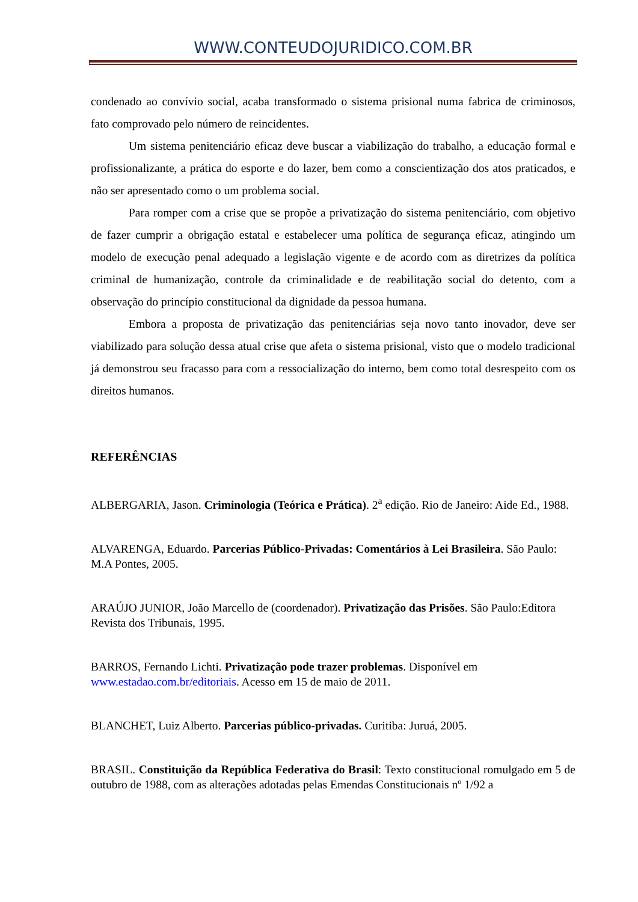WWW.CONTEUDOJURIDICO.COM.BR
condenado ao convívio social, acaba transformado o sistema prisional numa fabrica de criminosos, fato comprovado pelo número de reincidentes.
Um sistema penitenciário eficaz deve buscar a viabilização do trabalho, a educação formal e profissionalizante, a prática do esporte e do lazer, bem como a conscientização dos atos praticados, e não ser apresentado como o um problema social.
Para romper com a crise que se propõe a privatização do sistema penitenciário, com objetivo de fazer cumprir a obrigação estatal e estabelecer uma política de segurança eficaz, atingindo um modelo de execução penal adequado a legislação vigente e de acordo com as diretrizes da política criminal de humanização, controle da criminalidade e de reabilitação social do detento, com a observação do princípio constitucional da dignidade da pessoa humana.
Embora a proposta de privatização das penitenciárias seja novo tanto inovador, deve ser viabilizado para solução dessa atual crise que afeta o sistema prisional, visto que o modelo tradicional já demonstrou seu fracasso para com a ressocialização do interno, bem como total desrespeito com os direitos humanos.
REFERÊNCIAS
ALBERGARIA, Jason. Criminologia (Teórica e Prática). 2<sup>a</sup> edição. Rio de Janeiro: Aide Ed., 1988.
ALVARENGA, Eduardo. Parcerias Público-Privadas: Comentários à Lei Brasileira. São Paulo: M.A Pontes, 2005.
ARAÚJO JUNIOR, João Marcello de (coordenador). Privatização das Prisões. São Paulo:Editora Revista dos Tribunais, 1995.
BARROS, Fernando Lichti. Privatização pode trazer problemas. Disponível em www.estadao.com.br/editoriais. Acesso em 15 de maio de 2011.
BLANCHET, Luiz Alberto. Parcerias público-privadas. Curitiba: Juruá, 2005.
BRASIL. Constituição da República Federativa do Brasil: Texto constitucional romulgado em 5 de outubro de 1988, com as alterações adotadas pelas Emendas Constitucionais nº 1/92 a